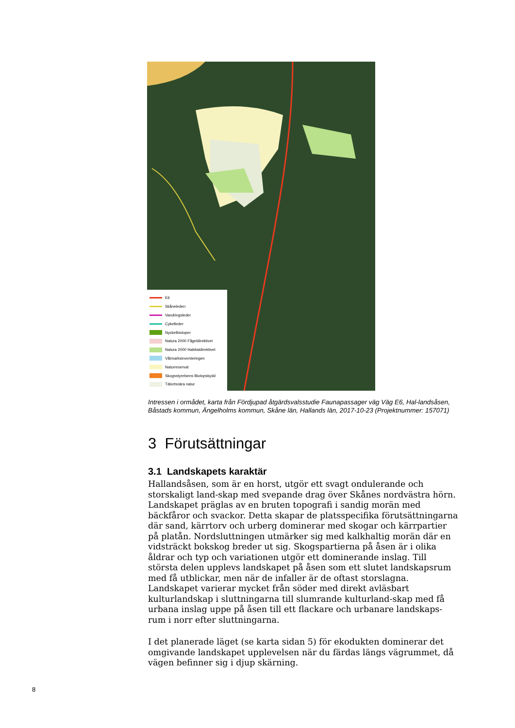E6
Skåneleden
Vandringsleder
Cykelleder
Nyckelbiotoper
Natura 2000 Fågeldirektivet
Natura 2000 Habitatdirektivet
Våtmarksinventeringen
Naturreservat
Skogsstyrelsens Biotopskydd
Tätortsnära natur
Intressen i ormådet, karta från Fördjupad åtgärdsvalsstudie Faunapassager väg Väg E6, Hal-landsåsen, Båstads kommun, Ängelholms kommun, Skåne län, Hallands län, 2017-10-23 (Projektnummer: 157071)
3 Förutsättningar
3.1 Landskapets karaktär
Hallandsåsen, som är en horst, utgör ett svagt ondulerande och storskaligt land-skap med svepande drag över Skånes nordvästra hörn. Landskapet präglas av en bruten topografi i sandig morän med bäckfåror och svackor. Detta skapar de platsspecifika förutsättningarna där sand, kärrtorv och urberg dominerar med skogar och kärrpartier på platån. Nordsluttningen utmärker sig med kalkhaltig morän där en vidsträckt bokskog breder ut sig. Skogspartierna på åsen är i olika åldrar och typ och variationen utgör ett dominerande inslag. Till största delen upplevs landskapet på åsen som ett slutet landskapsrum med få utblickar, men när de infaller är de oftast storslagna. Landskapet varierar mycket från söder med direkt avläsbart kulturlandskap i sluttningarna till slumrande kulturland-skap med få urbana inslag uppe på åsen till ett flackare och urbanare landskaps-rum i norr efter sluttningarna.
I det planerade läget (se karta sidan 5) för ekodukten dominerar det omgivande landskapet upplevelsen när du färdas längs vägrummet, då vägen befinner sig i djup skärning.
8